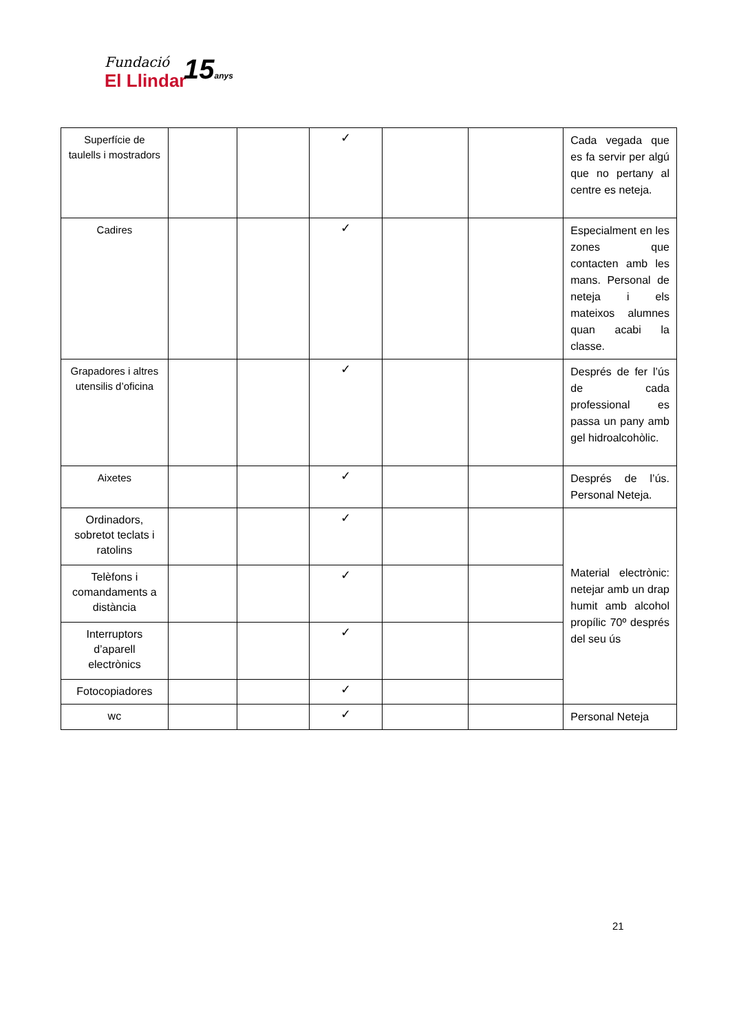Fundació
El Llindar
15anys
| Superfície de taulells i mostradors | | | ✓ | | | Cada vegada que es fa servir per algú que no pertany al centre es neteja. |
| Cadires | | | ✓ | | | Especialment en les zones que contacten amb les mans. Personal de neteja i els mateixos alumnes quan acabi la classe. |
| Grapadores i altres utensilis d’oficina | | | ✓ | | | Després de fer l’ús de cada professional es passa un pany amb gel hidroalcohòlic. |
| Aixetes | | | ✓ | | | Després de l’ús. Personal Neteja. |
| Ordinadors, sobretot teclats i ratolins | | | ✓ | | | Material electrònic: netejar amb un drap humit amb alcohol propílic 70º després del seu ús |
| Telèfons i comandaments a distància | | | ✓ | | | |
| Interruptors d’aparell electrònics | | | ✓ | | | |
| Fotocopiadores | | | ✓ | | | |
| wc | | | ✓ | | | Personal Neteja |
21